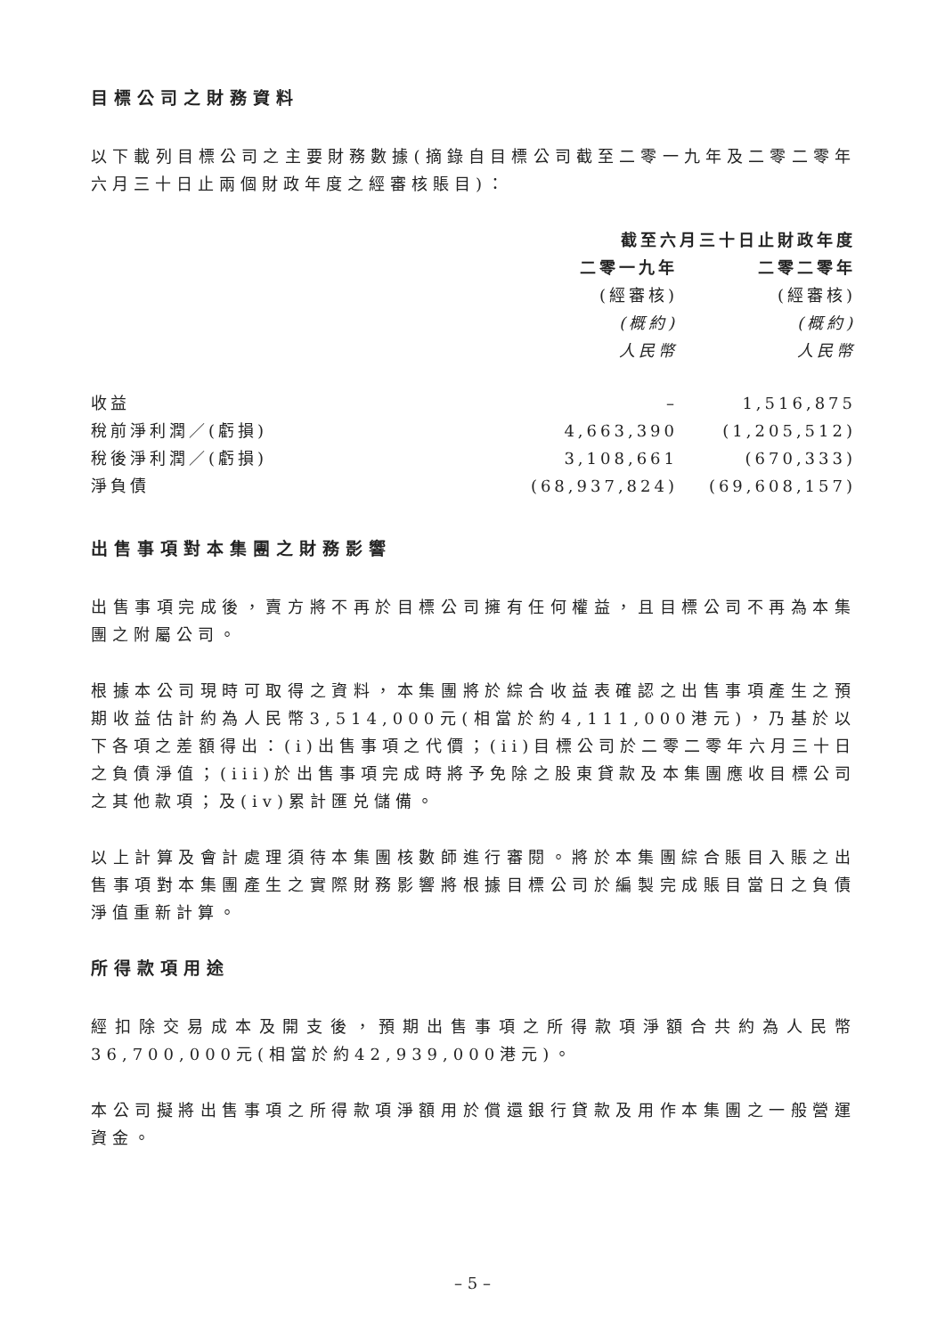目標公司之財務資料
以下載列目標公司之主要財務數據(摘錄自目標公司截至二零一九年及二零二零年六月三十日止兩個財政年度之經審核賬目)：
| | 截至六月三十日止財政年度 | |
| | 二零一九年 | 二零二零年 |
| | (經審核) | (經審核) |
| | (概約) | (概約) |
| | 人民幣 | 人民幣 |
| 收益 | – | 1,516,875 |
| 稅前淨利潤／(虧損) | 4,663,390 | (1,205,512) |
| 稅後淨利潤／(虧損) | 3,108,661 | (670,333) |
| 淨負債 | (68,937,824) | (69,608,157) |
出售事項對本集團之財務影響
出售事項完成後，賣方將不再於目標公司擁有任何權益，且目標公司不再為本集團之附屬公司。
根據本公司現時可取得之資料，本集團將於綜合收益表確認之出售事項產生之預期收益估計約為人民幣3,514,000元(相當於約4,111,000港元)，乃基於以下各項之差額得出：(i)出售事項之代價；(ii)目標公司於二零二零年六月三十日之負債淨值；(iii)於出售事項完成時將予免除之股東貸款及本集團應收目標公司之其他款項；及(iv)累計匯兑儲備。
以上計算及會計處理須待本集團核數師進行審閱。將於本集團綜合賬目入賬之出售事項對本集團產生之實際財務影響將根據目標公司於編製完成賬目當日之負債淨值重新計算。
所得款項用途
經扣除交易成本及開支後，預期出售事項之所得款項淨額合共約為人民幣36,700,000元(相當於約42,939,000港元)。
本公司擬將出售事項之所得款項淨額用於償還銀行貸款及用作本集團之一般營運資金。
– 5 –